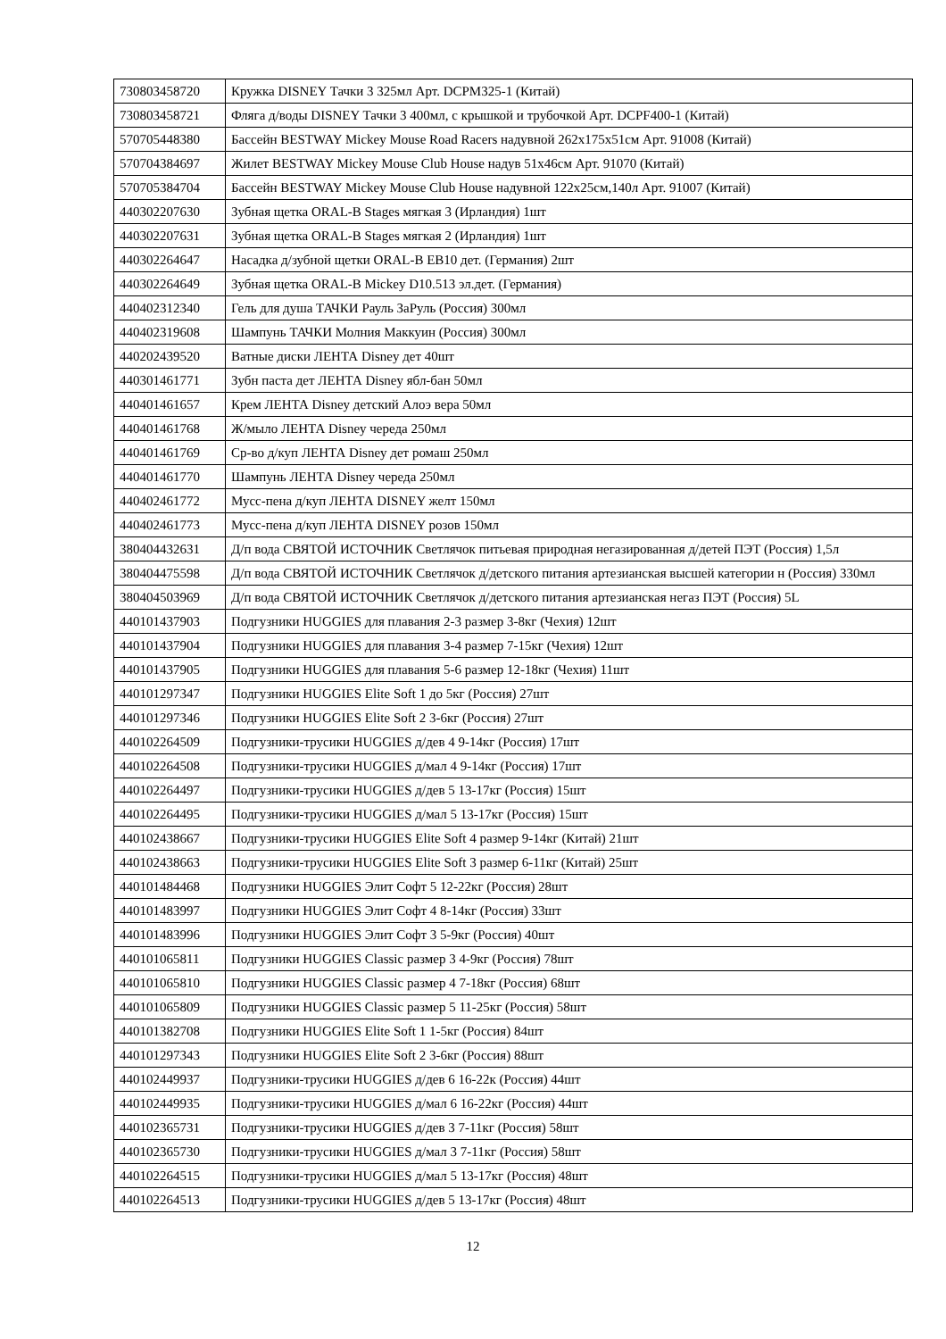| 730803458720 | Кружка DISNEY Тачки 3 325мл Арт. DCPM325-1 (Китай) |
| 730803458721 | Фляга д/воды DISNEY Тачки 3 400мл, с крышкой и трубочкой Арт. DCPF400-1 (Китай) |
| 570705448380 | Бассейн BESTWAY Mickey Mouse Road Racers надувной 262х175х51см Арт. 91008 (Китай) |
| 570704384697 | Жилет BESTWAY Mickey Mouse Club House надув 51х46см Арт. 91070 (Китай) |
| 570705384704 | Бассейн BESTWAY Mickey Mouse Club House надувной 122х25см,140л Арт. 91007 (Китай) |
| 440302207630 | Зубная щетка ORAL-B Stages мягкая 3 (Ирландия) 1шт |
| 440302207631 | Зубная щетка ORAL-B Stages мягкая 2 (Ирландия) 1шт |
| 440302264647 | Насадка д/зубной щетки ORAL-B EB10 дет. (Германия) 2шт |
| 440302264649 | Зубная щетка ORAL-B Mickey D10.513 эл.дет. (Германия) |
| 440402312340 | Гель для душа ТАЧКИ Рауль ЗаРуль (Россия) 300мл |
| 440402319608 | Шампунь ТАЧКИ Молния Маккуин (Россия) 300мл |
| 440202439520 | Ватные диски ЛЕНТА Disney дет 40шт |
| 440301461771 | Зубн паста дет ЛЕНТА Disney ябл-бан 50мл |
| 440401461657 | Крем ЛЕНТА Disney детский Алоэ вера 50мл |
| 440401461768 | Ж/мыло ЛЕНТА Disney череда 250мл |
| 440401461769 | Ср-во д/куп ЛЕНТА Disney дет ромаш 250мл |
| 440401461770 | Шампунь ЛЕНТА Disney череда 250мл |
| 440402461772 | Мусс-пена д/куп ЛЕНТА DISNEY желт 150мл |
| 440402461773 | Мусс-пена д/куп ЛЕНТА DISNEY розов 150мл |
| 380404432631 | Д/п вода СВЯТОЙ ИСТОЧНИК Светлячок питьевая природная негазированная д/детей ПЭТ (Россия) 1,5л |
| 380404475598 | Д/п вода СВЯТОЙ ИСТОЧНИК Светлячок д/детского питания артезианская высшей категории н (Россия) 330мл |
| 380404503969 | Д/п вода СВЯТОЙ ИСТОЧНИК Светлячок д/детского питания артезианская негаз ПЭТ (Россия) 5L |
| 440101437903 | Подгузники HUGGIES для плавания 2-3 размер 3-8кг (Чехия) 12шт |
| 440101437904 | Подгузники HUGGIES для плавания 3-4 размер 7-15кг (Чехия) 12шт |
| 440101437905 | Подгузники HUGGIES для плавания 5-6 размер 12-18кг (Чехия) 11шт |
| 440101297347 | Подгузники HUGGIES Elite Soft 1 до 5кг (Россия) 27шт |
| 440101297346 | Подгузники HUGGIES Elite Soft 2 3-6кг (Россия) 27шт |
| 440102264509 | Подгузники-трусики HUGGIES д/дев 4 9-14кг (Россия) 17шт |
| 440102264508 | Подгузники-трусики HUGGIES д/мал 4 9-14кг (Россия) 17шт |
| 440102264497 | Подгузники-трусики HUGGIES д/дев 5 13-17кг (Россия) 15шт |
| 440102264495 | Подгузники-трусики HUGGIES д/мал 5 13-17кг (Россия) 15шт |
| 440102438667 | Подгузники-трусики HUGGIES Elite Soft 4 размер 9-14кг (Китай) 21шт |
| 440102438663 | Подгузники-трусики HUGGIES Elite Soft 3 размер 6-11кг (Китай) 25шт |
| 440101484468 | Подгузники HUGGIES Элит Софт 5 12-22кг (Россия) 28шт |
| 440101483997 | Подгузники HUGGIES Элит Софт 4 8-14кг (Россия) 33шт |
| 440101483996 | Подгузники HUGGIES Элит Софт 3 5-9кг (Россия) 40шт |
| 440101065811 | Подгузники HUGGIES Classic размер 3 4-9кг (Россия) 78шт |
| 440101065810 | Подгузники HUGGIES Classic размер 4 7-18кг (Россия) 68шт |
| 440101065809 | Подгузники HUGGIES Classic размер 5 11-25кг (Россия) 58шт |
| 440101382708 | Подгузники HUGGIES Elite Soft 1 1-5кг (Россия) 84шт |
| 440101297343 | Подгузники HUGGIES Elite Soft 2 3-6кг (Россия) 88шт |
| 440102449937 | Подгузники-трусики HUGGIES д/дев 6 16-22к (Россия) 44шт |
| 440102449935 | Подгузники-трусики HUGGIES д/мал 6 16-22кг (Россия) 44шт |
| 440102365731 | Подгузники-трусики HUGGIES д/дев 3 7-11кг (Россия) 58шт |
| 440102365730 | Подгузники-трусики HUGGIES д/мал 3 7-11кг (Россия) 58шт |
| 440102264515 | Подгузники-трусики HUGGIES д/мал 5 13-17кг (Россия) 48шт |
| 440102264513 | Подгузники-трусики HUGGIES д/дев 5 13-17кг (Россия) 48шт |
12